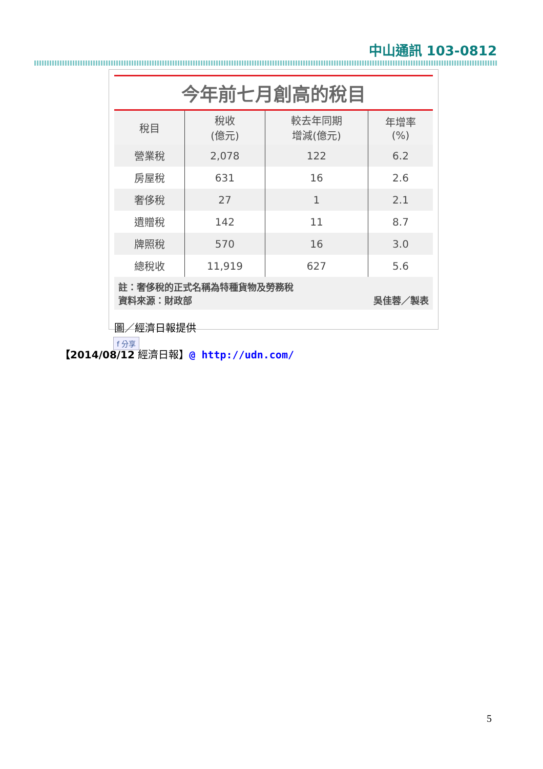中山通訊 103-0812
今年前七月創高的稅目
| 稅目 | 稅收 (億元) | 較去年同期 增減(億元) | 年增率 (%) |
| --- | --- | --- | --- |
| 營業稅 | 2,078 | 122 | 6.2 |
| 房屋稅 | 631 | 16 | 2.6 |
| 奢侈稅 | 27 | 1 | 2.1 |
| 遺贈稅 | 142 | 11 | 8.7 |
| 牌照稅 | 570 | 16 | 3.0 |
| 總稅收 | 11,919 | 627 | 5.6 |
註：奢侈稅的正式名稱為特種貨物及勞務稅
資料來源：財政部 吳佳蓉／製表
圖／經濟日報提供
f 分享
【2014/08/12 經濟日報】@ http://udn.com/
5